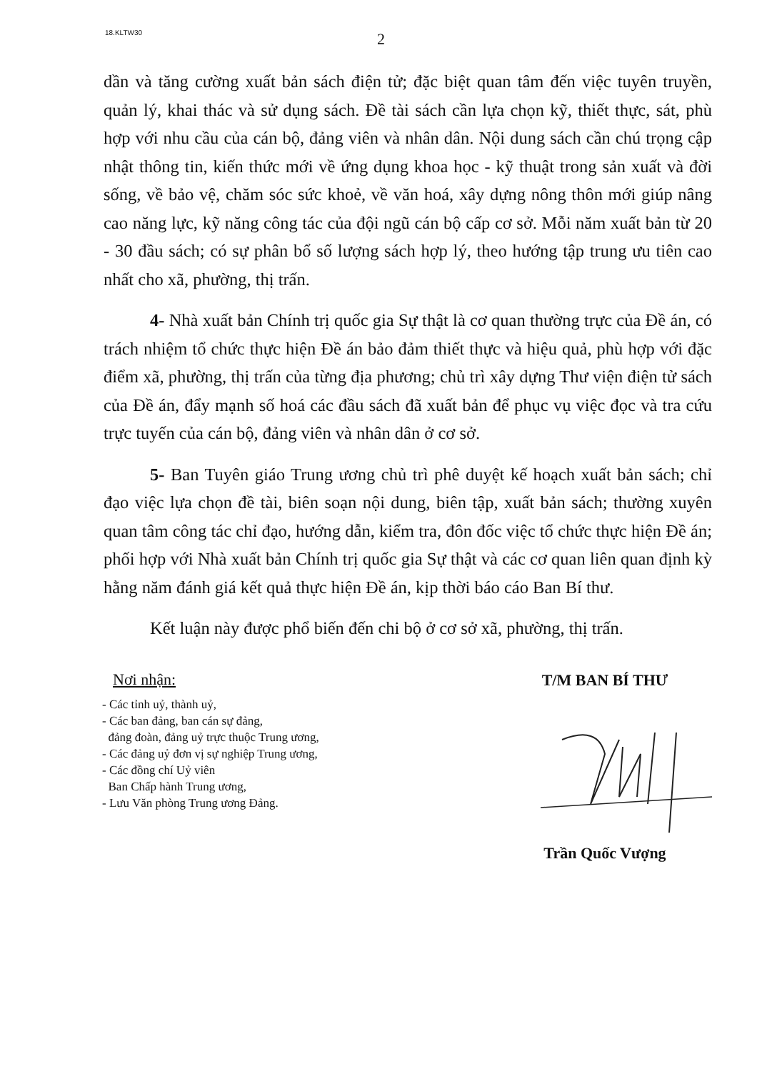18.KLTW30
2
dần và tăng cường xuất bản sách điện tử; đặc biệt quan tâm đến việc tuyên truyền, quản lý, khai thác và sử dụng sách. Đề tài sách cần lựa chọn kỹ, thiết thực, sát, phù hợp với nhu cầu của cán bộ, đảng viên và nhân dân. Nội dung sách cần chú trọng cập nhật thông tin, kiến thức mới về ứng dụng khoa học - kỹ thuật trong sản xuất và đời sống, về bảo vệ, chăm sóc sức khoẻ, về văn hoá, xây dựng nông thôn mới giúp nâng cao năng lực, kỹ năng công tác của đội ngũ cán bộ cấp cơ sở. Mỗi năm xuất bản từ 20 - 30 đầu sách; có sự phân bổ số lượng sách hợp lý, theo hướng tập trung ưu tiên cao nhất cho xã, phường, thị trấn.
4- Nhà xuất bản Chính trị quốc gia Sự thật là cơ quan thường trực của Đề án, có trách nhiệm tổ chức thực hiện Đề án bảo đảm thiết thực và hiệu quả, phù hợp với đặc điểm xã, phường, thị trấn của từng địa phương; chủ trì xây dựng Thư viện điện tử sách của Đề án, đẩy mạnh số hoá các đầu sách đã xuất bản để phục vụ việc đọc và tra cứu trực tuyến của cán bộ, đảng viên và nhân dân ở cơ sở.
5- Ban Tuyên giáo Trung ương chủ trì phê duyệt kế hoạch xuất bản sách; chỉ đạo việc lựa chọn đề tài, biên soạn nội dung, biên tập, xuất bản sách; thường xuyên quan tâm công tác chỉ đạo, hướng dẫn, kiểm tra, đôn đốc việc tổ chức thực hiện Đề án; phối hợp với Nhà xuất bản Chính trị quốc gia Sự thật và các cơ quan liên quan định kỳ hằng năm đánh giá kết quả thực hiện Đề án, kịp thời báo cáo Ban Bí thư.
Kết luận này được phổ biến đến chi bộ ở cơ sở xã, phường, thị trấn.
Nơi nhận:
- Các tỉnh uỷ, thành uỷ,
- Các ban đảng, ban cán sự đảng,
đảng đoàn, đảng uỷ trực thuộc Trung ương,
- Các đảng uỷ đơn vị sự nghiệp Trung ương,
- Các đồng chí Uỷ viên
Ban Chấp hành Trung ương,
- Lưu Văn phòng Trung ương Đảng.
T/M BAN BÍ THƯ
Trần Quốc Vượng